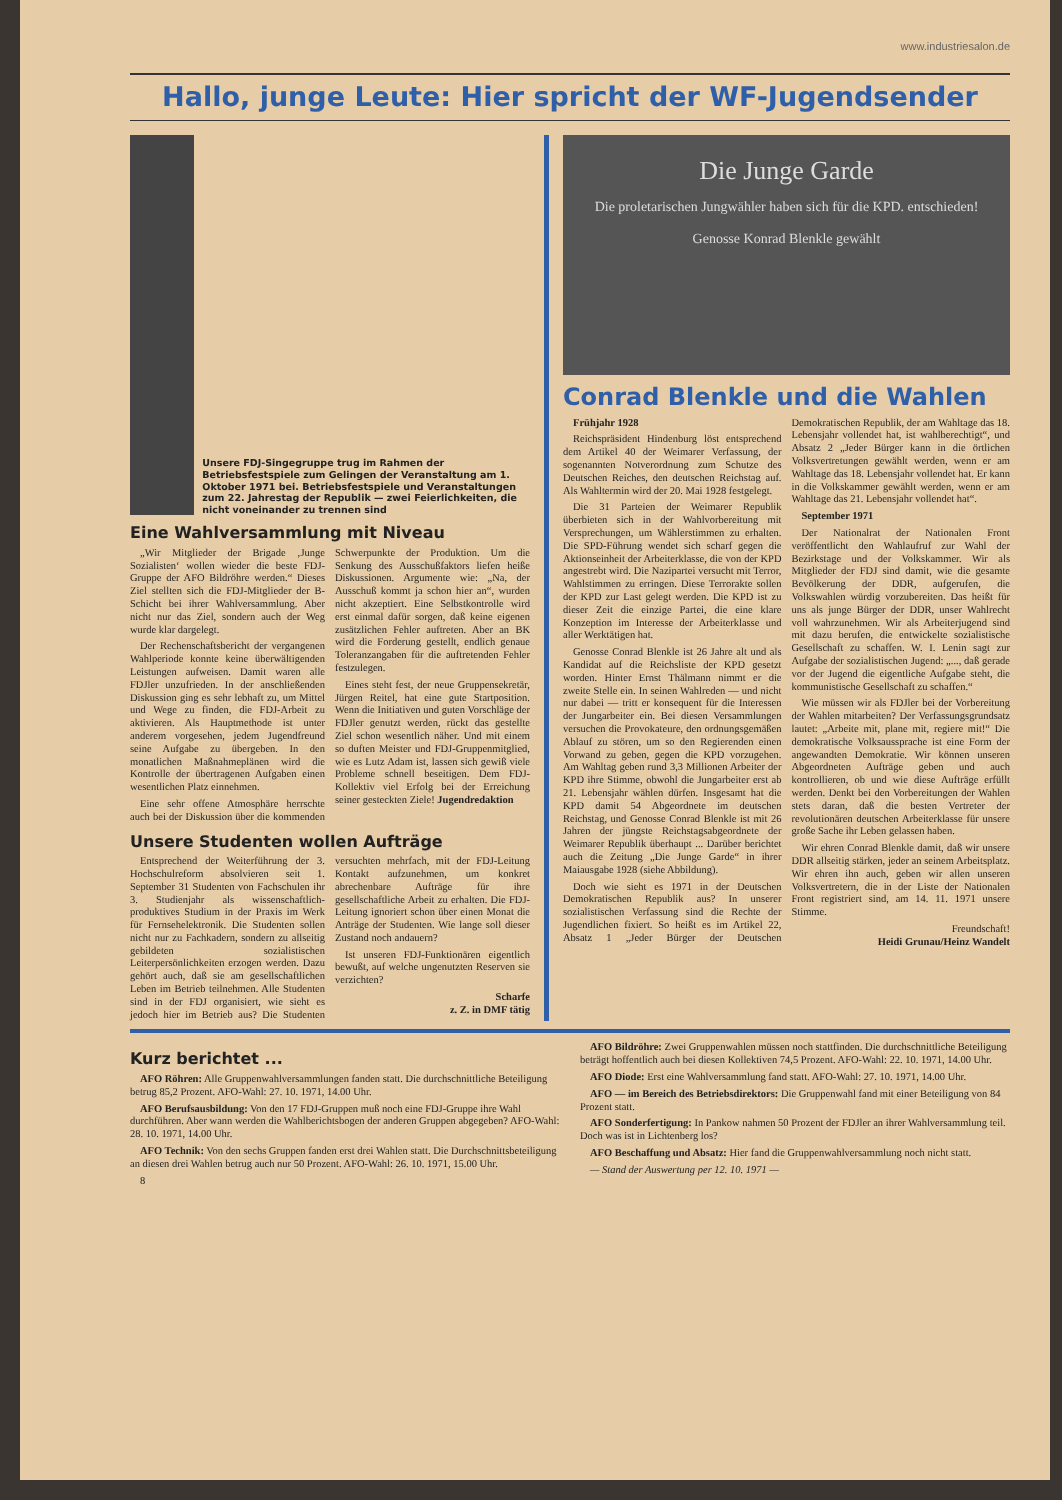www.industriesalon.de
Hallo, junge Leute: Hier spricht der WF-Jugendsender
Unsere FDJ-Singegruppe trug im Rahmen der Betriebsfestspiele zum Gelingen der Veranstaltung am 1. Oktober 1971 bei. Betriebsfestspiele und Veranstaltungen zum 22. Jahrestag der Republik — zwei Feierlichkeiten, die nicht voneinander zu trennen sind
Eine Wahlversammlung mit Niveau
„Wir Mitglieder der Brigade ‚Junge Sozialisten‘ wollen wieder die beste FDJ-Gruppe der AFO Bildröhre werden.“ Dieses Ziel stellten sich die FDJ-Mitglieder der B-Schicht bei ihrer Wahlversammlung. Aber nicht nur das Ziel, sondern auch der Weg wurde klar dargelegt.
Der Rechenschaftsbericht der vergangenen Wahlperiode konnte keine überwältigenden Leistungen aufweisen. Damit waren alle FDJler unzufrieden. In der anschließenden Diskussion ging es sehr lebhaft zu, um Mittel und Wege zu finden, die FDJ-Arbeit zu aktivieren. Als Hauptmethode ist unter anderem vorgesehen, jedem Jugendfreund seine Aufgabe zu übergeben. In den monatlichen Maßnahmeplänen wird die Kontrolle der übertragenen Aufgaben einen wesentlichen Platz einnehmen.
Eine sehr offene Atmosphäre herrschte auch bei der Diskussion über die kommenden Schwerpunkte der Produktion. Um die Senkung des Ausschußfaktors liefen heiße Diskussionen. Argumente wie: „Na, der Ausschuß kommt ja schon hier an“, wurden nicht akzeptiert. Eine Selbstkontrolle wird erst einmal dafür sorgen, daß keine eigenen zusätzlichen Fehler auftreten. Aber an BK wird die Forderung gestellt, endlich genaue Toleranzangaben für die auftretenden Fehler festzulegen.
Eines steht fest, der neue Gruppensekretär, Jürgen Reitel, hat eine gute Startposition. Wenn die Initiativen und guten Vorschläge der FDJler genutzt werden, rückt das gestellte Ziel schon wesentlich näher. Und mit einem so duften Meister und FDJ-Gruppenmitglied, wie es Lutz Adam ist, lassen sich gewiß viele Probleme schnell beseitigen. Dem FDJ-Kollektiv viel Erfolg bei der Erreichung seiner gesteckten Ziele! Jugendredaktion
Unsere Studenten wollen Aufträge
Entsprechend der Weiterführung der 3. Hochschulreform absolvieren seit 1. September 31 Studenten von Fachschulen ihr 3. Studienjahr als wissenschaftlich-produktives Studium in der Praxis im Werk für Fernsehelektronik. Die Studenten sollen nicht nur zu Fachkadern, sondern zu allseitig gebildeten sozialistischen Leiterpersönlichkeiten erzogen werden. Dazu gehört auch, daß sie am gesellschaftlichen Leben im Betrieb teilnehmen. Alle Studenten sind in der FDJ organisiert, wie sieht es jedoch hier im Betrieb aus? Die Studenten versuchten mehrfach, mit der FDJ-Leitung Kontakt aufzunehmen, um konkret abrechenbare Aufträge für ihre gesellschaftliche Arbeit zu erhalten. Die FDJ-Leitung ignoriert schon über einen Monat die Anträge der Studenten. Wie lange soll dieser Zustand noch andauern?
Ist unseren FDJ-Funktionären eigentlich bewußt, auf welche ungenutzten Reserven sie verzichten?
Scharfe
z. Z. in DMF tätig
Die Junge Garde
Die proletarischen Jungwähler haben sich für die KPD. entschieden!
Genosse Konrad Blenkle gewählt
Conrad Blenkle und die Wahlen
Frühjahr 1928
Reichspräsident Hindenburg löst entsprechend dem Artikel 40 der Weimarer Verfassung, der sogenannten Notverordnung zum Schutze des Deutschen Reiches, den deutschen Reichstag auf. Als Wahltermin wird der 20. Mai 1928 festgelegt.
Die 31 Parteien der Weimarer Republik überbieten sich in der Wahlvorbereitung mit Versprechungen, um Wählerstimmen zu erhalten. Die SPD-Führung wendet sich scharf gegen die Aktionseinheit der Arbeiterklasse, die von der KPD angestrebt wird. Die Nazipartei versucht mit Terror, Wahlstimmen zu erringen. Diese Terrorakte sollen der KPD zur Last gelegt werden. Die KPD ist zu dieser Zeit die einzige Partei, die eine klare Konzeption im Interesse der Arbeiterklasse und aller Werktätigen hat.
Genosse Conrad Blenkle ist 26 Jahre alt und als Kandidat auf die Reichsliste der KPD gesetzt worden. Hinter Ernst Thälmann nimmt er die zweite Stelle ein. In seinen Wahlreden — und nicht nur dabei — tritt er konsequent für die Interessen der Jungarbeiter ein. Bei diesen Versammlungen versuchen die Provokateure, den ordnungsgemäßen Ablauf zu stören, um so den Regierenden einen Vorwand zu geben, gegen die KPD vorzugehen. Am Wahltag geben rund 3,3 Millionen Arbeiter der KPD ihre Stimme, obwohl die Jungarbeiter erst ab 21. Lebensjahr wählen dürfen. Insgesamt hat die KPD damit 54 Abgeordnete im deutschen Reichstag, und Genosse Conrad Blenkle ist mit 26 Jahren der jüngste Reichstagsabgeordnete der Weimarer Republik überhaupt ... Darüber berichtet auch die Zeitung „Die Junge Garde“ in ihrer Maiausgabe 1928 (siehe Abbildung).
Doch wie sieht es 1971 in der Deutschen Demokratischen Republik aus? In unserer sozialistischen Verfassung sind die Rechte der Jugendlichen fixiert. So heißt es im Artikel 22, Absatz 1 „Jeder Bürger der Deutschen Demokratischen Republik, der am Wahltage das 18. Lebensjahr vollendet hat, ist wahlberechtigt“, und Absatz 2 „Jeder Bürger kann in die örtlichen Volksvertretungen gewählt werden, wenn er am Wahltage das 18. Lebensjahr vollendet hat. Er kann in die Volkskammer gewählt werden, wenn er am Wahltage das 21. Lebensjahr vollendet hat“.
September 1971
Der Nationalrat der Nationalen Front veröffentlicht den Wahlaufruf zur Wahl der Bezirkstage und der Volkskammer. Wir als Mitglieder der FDJ sind damit, wie die gesamte Bevölkerung der DDR, aufgerufen, die Volkswahlen würdig vorzubereiten. Das heißt für uns als junge Bürger der DDR, unser Wahlrecht voll wahrzunehmen. Wir als Arbeiterjugend sind mit dazu berufen, die entwickelte sozialistische Gesellschaft zu schaffen. W. I. Lenin sagt zur Aufgabe der sozialistischen Jugend: „..., daß gerade vor der Jugend die eigentliche Aufgabe steht, die kommunistische Gesellschaft zu schaffen.“
Wie müssen wir als FDJler bei der Vorbereitung der Wahlen mitarbeiten? Der Verfassungsgrundsatz lautet: „Arbeite mit, plane mit, regiere mit!“ Die demokratische Volksaussprache ist eine Form der angewandten Demokratie. Wir können unseren Abgeordneten Aufträge geben und auch kontrollieren, ob und wie diese Aufträge erfüllt werden. Denkt bei den Vorbereitungen der Wahlen stets daran, daß die besten Vertreter der revolutionären deutschen Arbeiterklasse für unsere große Sache ihr Leben gelassen haben.
Wir ehren Conrad Blenkle damit, daß wir unsere DDR allseitig stärken, jeder an seinem Arbeitsplatz. Wir ehren ihn auch, geben wir allen unseren Volksvertretern, die in der Liste der Nationalen Front registriert sind, am 14. 11. 1971 unsere Stimme.
Freundschaft!
Heidi Grunau/Heinz Wandelt
Kurz berichtet ...
AFO Röhren: Alle Gruppenwahlversammlungen fanden statt. Die durchschnittliche Beteiligung betrug 85,2 Prozent. AFO-Wahl: 27. 10. 1971, 14.00 Uhr.
AFO Berufsausbildung: Von den 17 FDJ-Gruppen muß noch eine FDJ-Gruppe ihre Wahl durchführen. Aber wann werden die Wahlberichtsbogen der anderen Gruppen abgegeben? AFO-Wahl: 28. 10. 1971, 14.00 Uhr.
AFO Technik: Von den sechs Gruppen fanden erst drei Wahlen statt. Die Durchschnittsbeteiligung an diesen drei Wahlen betrug auch nur 50 Prozent. AFO-Wahl: 26. 10. 1971, 15.00 Uhr.
8
AFO Bildröhre: Zwei Gruppenwahlen müssen noch stattfinden. Die durchschnittliche Beteiligung beträgt hoffentlich auch bei diesen Kollektiven 74,5 Prozent. AFO-Wahl: 22. 10. 1971, 14.00 Uhr.
AFO Diode: Erst eine Wahlversammlung fand statt. AFO-Wahl: 27. 10. 1971, 14.00 Uhr.
AFO — im Bereich des Betriebsdirektors: Die Gruppenwahl fand mit einer Beteiligung von 84 Prozent statt.
AFO Sonderfertigung: In Pankow nahmen 50 Prozent der FDJler an ihrer Wahlversammlung teil. Doch was ist in Lichtenberg los?
AFO Beschaffung und Absatz: Hier fand die Gruppenwahlversammlung noch nicht statt.
— Stand der Auswertung per 12. 10. 1971 —